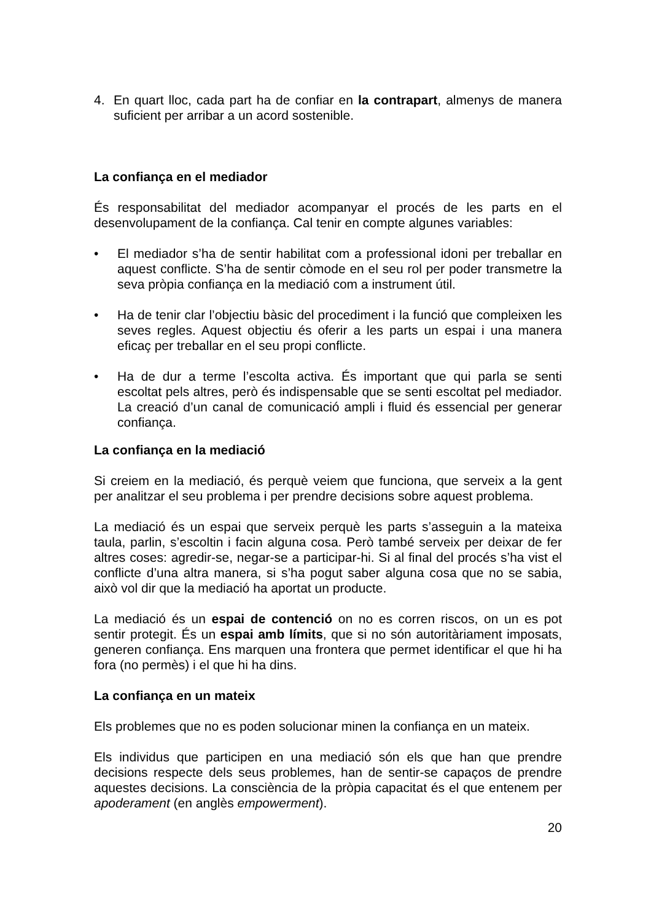4. En quart lloc, cada part ha de confiar en la contrapart, almenys de manera suficient per arribar a un acord sostenible.
La confiança en el mediador
És responsabilitat del mediador acompanyar el procés de les parts en el desenvolupament de la confiança. Cal tenir en compte algunes variables:
• El mediador s’ha de sentir habilitat com a professional idoni per treballar en aquest conflicte. S’ha de sentir còmode en el seu rol per poder transmetre la seva pròpia confiança en la mediació com a instrument útil.
• Ha de tenir clar l’objectiu bàsic del procediment i la funció que compleixen les seves regles. Aquest objectiu és oferir a les parts un espai i una manera eficaç per treballar en el seu propi conflicte.
• Ha de dur a terme l’escolta activa. És important que qui parla se senti escoltat pels altres, però és indispensable que se senti escoltat pel mediador. La creació d’un canal de comunicació ampli i fluid és essencial per generar confiança.
La confiança en la mediació
Si creiem en la mediació, és perquè veiem que funciona, que serveix a la gent per analitzar el seu problema i per prendre decisions sobre aquest problema.
La mediació és un espai que serveix perquè les parts s’asseguin a la mateixa taula, parlin, s’escoltin i facin alguna cosa. Però també serveix per deixar de fer altres coses: agredir-se, negar-se a participar-hi. Si al final del procés s’ha vist el conflicte d’una altra manera, si s’ha pogut saber alguna cosa que no se sabia, això vol dir que la mediació ha aportat un producte.
La mediació és un espai de contenció on no es corren riscos, on un es pot sentir protegit. És un espai amb límits, que si no són autoritàriament imposats, generen confiança. Ens marquen una frontera que permet identificar el que hi ha fora (no permès) i el que hi ha dins.
La confiança en un mateix
Els problemes que no es poden solucionar minen la confiança en un mateix.
Els individus que participen en una mediació són els que han que prendre decisions respecte dels seus problemes, han de sentir-se capaços de prendre aquestes decisions. La consciència de la pròpia capacitat és el que entenem per apoderament (en anglès empowerment).
20